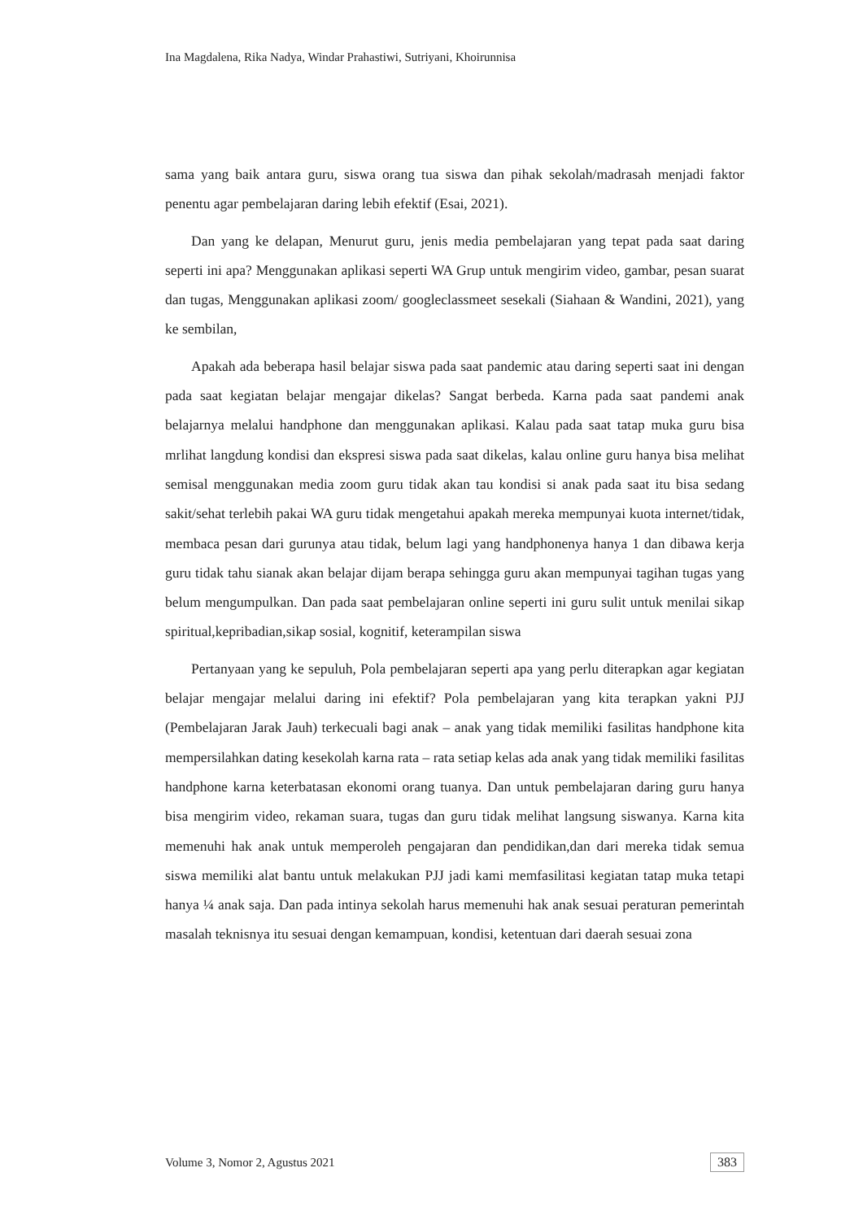Ina Magdalena, Rika Nadya, Windar Prahastiwi, Sutriyani, Khoirunnisa
sama yang baik antara guru, siswa orang tua siswa dan pihak sekolah/madrasah menjadi faktor penentu agar pembelajaran daring lebih efektif (Esai, 2021).
Dan yang ke delapan, Menurut guru, jenis media pembelajaran yang tepat pada saat daring seperti ini apa? Menggunakan aplikasi seperti WA Grup untuk mengirim video, gambar, pesan suarat dan tugas, Menggunakan aplikasi zoom/ googleclassmeet sesekali (Siahaan & Wandini, 2021), yang ke sembilan,
Apakah ada beberapa hasil belajar siswa pada saat pandemic atau daring seperti saat ini dengan pada saat kegiatan belajar mengajar dikelas? Sangat berbeda. Karna pada saat pandemi anak belajarnya melalui handphone dan menggunakan aplikasi. Kalau pada saat tatap muka guru bisa mrlihat langdung kondisi dan ekspresi siswa pada saat dikelas, kalau online guru hanya bisa melihat semisal menggunakan media zoom guru tidak akan tau kondisi si anak pada saat itu bisa sedang sakit/sehat terlebih pakai WA guru tidak mengetahui apakah mereka mempunyai kuota internet/tidak, membaca pesan dari gurunya atau tidak, belum lagi yang handphonenya hanya 1 dan dibawa kerja guru tidak tahu sianak akan belajar dijam berapa sehingga guru akan mempunyai tagihan tugas yang belum mengumpulkan. Dan pada saat pembelajaran online seperti ini guru sulit untuk menilai sikap spiritual,kepribadian,sikap sosial, kognitif, keterampilan siswa
Pertanyaan yang ke sepuluh, Pola pembelajaran seperti apa yang perlu diterapkan agar kegiatan belajar mengajar melalui daring ini efektif? Pola pembelajaran yang kita terapkan yakni PJJ (Pembelajaran Jarak Jauh) terkecuali bagi anak – anak yang tidak memiliki fasilitas handphone kita mempersilahkan dating kesekolah karna rata – rata setiap kelas ada anak yang tidak memiliki fasilitas handphone karna keterbatasan ekonomi orang tuanya. Dan untuk pembelajaran daring guru hanya bisa mengirim video, rekaman suara, tugas dan guru tidak melihat langsung siswanya. Karna kita memenuhi hak anak untuk memperoleh pengajaran dan pendidikan,dan dari mereka tidak semua siswa memiliki alat bantu untuk melakukan PJJ jadi kami memfasilitasi kegiatan tatap muka tetapi hanya ¼ anak saja. Dan pada intinya sekolah harus memenuhi hak anak sesuai peraturan pemerintah masalah teknisnya itu sesuai dengan kemampuan, kondisi, ketentuan dari daerah sesuai zona
Volume 3, Nomor 2, Agustus 2021 383